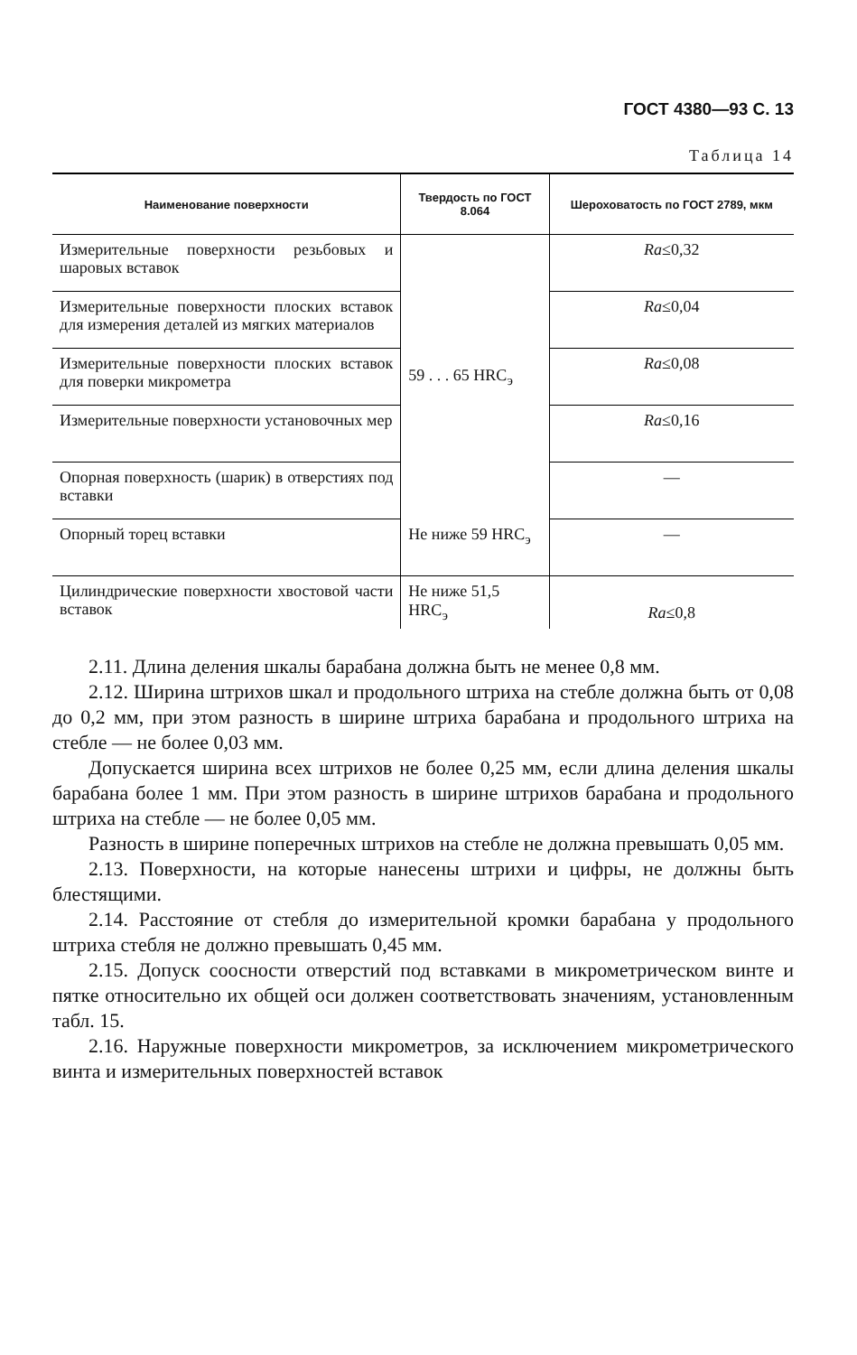ГОСТ 4380—93 С. 13
Таблица 14
| Наименование поверхности | Твердость по ГОСТ 8.064 | Шероховатость по ГОСТ 2789, мкм |
| --- | --- | --- |
| Измерительные поверхности резьбовых и шаровых вставок | 59 . . . 65 HRC<sub>э</sub> | Ra ≤0,32 |
| Измерительные поверхности плоских вставок для измерения деталей из мягких материалов | | Ra ≤0,04 |
| Измерительные поверхности плоских вставок для поверки микрометра | | Ra ≤0,08 |
| Измерительные поверхности установочных мер | | Ra ≤0,16 |
| Опорная поверхность (шарик) в отверстиях под вставки | | — |
| Опорный торец вставки | Не ниже 59 HRC<sub>э</sub> | — |
| Цилиндрические поверхности хвостовой части вставок | Не ниже 51,5 HRC<sub>э</sub> | Ra ≤0,8 |
2.11. Длина деления шкалы барабана должна быть не менее 0,8 мм.
2.12. Ширина штрихов шкал и продольного штриха на стебле должна быть от 0,08 до 0,2 мм, при этом разность в ширине штриха барабана и продольного штриха на стебле — не более 0,03 мм.
Допускается ширина всех штрихов не более 0,25 мм, если длина деления шкалы барабана более 1 мм. При этом разность в ширине штрихов барабана и продольного штриха на стебле — не более 0,05 мм.
Разность в ширине поперечных штрихов на стебле не должна превышать 0,05 мм.
2.13. Поверхности, на которые нанесены штрихи и цифры, не должны быть блестящими.
2.14. Расстояние от стебля до измерительной кромки барабана у продольного штриха стебля не должно превышать 0,45 мм.
2.15. Допуск соосности отверстий под вставками в микрометрическом винте и пятке относительно их общей оси должен соответствовать значениям, установленным табл. 15.
2.16. Наружные поверхности микрометров, за исключением микрометрического винта и измерительных поверхностей вставок